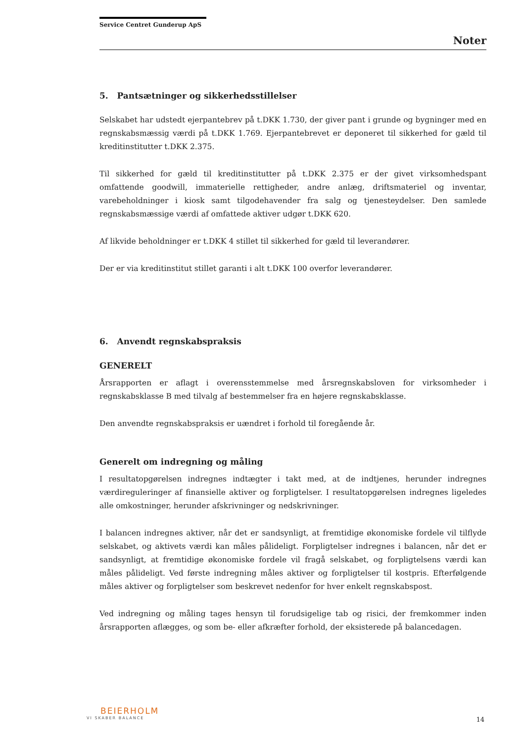Service Centret Gunderup ApS
Noter
5. Pantsætninger og sikkerhedsstillelser
Selskabet har udstedt ejerpantebrev på t.DKK 1.730, der giver pant i grunde og bygninger med en regnskabsmæssig værdi på t.DKK 1.769. Ejerpantebrevet er deponeret til sikkerhed for gæld til kreditinstitutter t.DKK 2.375.
Til sikkerhed for gæld til kreditinstitutter på t.DKK 2.375 er der givet virksomhedspant omfattende goodwill, immaterielle rettigheder, andre anlæg, driftsmateriel og inventar, varebeholdninger i kiosk samt tilgodehavender fra salg og tjenesteydelser. Den samlede regnskabsmæssige værdi af omfattede aktiver udgør t.DKK 620.
Af likvide beholdninger er t.DKK 4 stillet til sikkerhed for gæld til leverandører.
Der er via kreditinstitut stillet garanti i alt t.DKK 100 overfor leverandører.
6. Anvendt regnskabspraksis
GENERELT
Årsrapporten er aflagt i overensstemmelse med årsregnskabsloven for virksomheder i regnskabsklasse B med tilvalg af bestemmelser fra en højere regnskabsklasse.
Den anvendte regnskabspraksis er uændret i forhold til foregående år.
Generelt om indregning og måling
I resultatopgørelsen indregnes indtægter i takt med, at de indtjenes, herunder indregnes værdireguleringer af finansielle aktiver og forpligtelser. I resultatopgørelsen indregnes ligeledes alle omkostninger, herunder afskrivninger og nedskrivninger.
I balancen indregnes aktiver, når det er sandsynligt, at fremtidige økonomiske fordele vil tilflyde selskabet, og aktivets værdi kan måles pålideligt. Forpligtelser indregnes i balancen, når det er sandsynligt, at fremtidige økonomiske fordele vil fragå selskabet, og forpligtelsens værdi kan måles pålideligt. Ved første indregning måles aktiver og forpligtelser til kostpris. Efterfølgende måles aktiver og forpligtelser som beskrevet nedenfor for hver enkelt regnskabspost.
Ved indregning og måling tages hensyn til forudsigelige tab og risici, der fremkommer inden årsrapporten aflægges, og som be- eller afkræfter forhold, der eksisterede på balancedagen.
BEIERHOLM
VI SKABER BALANCE
14